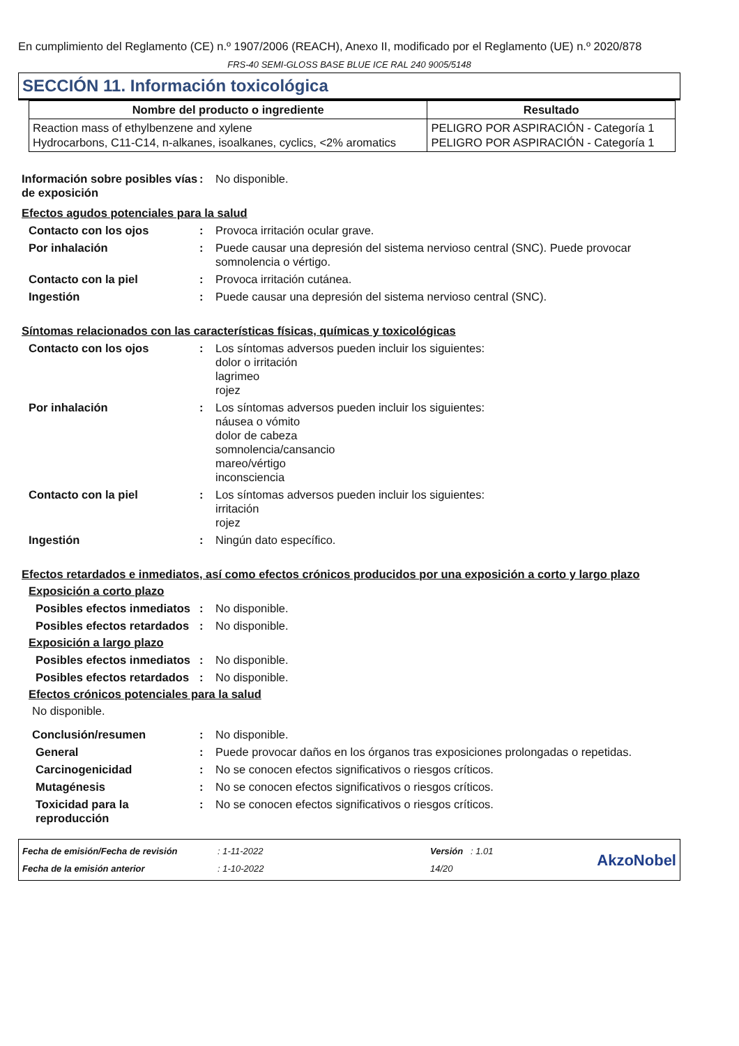En cumplimiento del Reglamento (CE) n.º 1907/2006 (REACH), Anexo II, modificado por el Reglamento (UE) n.º 2020/878
FRS-40 SEMI-GLOSS BASE BLUE ICE RAL 240 9005/5148
SECCIÓN 11. Información toxicológica
| Nombre del producto o ingrediente | Resultado |
| --- | --- |
| Reaction mass of ethylbenzene and xylene Hydrocarbons, C11-C14, n-alkanes, isoalkanes, cyclics, <2% aromatics | PELIGRO POR ASPIRACIÓN - Categoría 1 PELIGRO POR ASPIRACIÓN - Categoría 1 |
Información sobre posibles vías de exposición
: No disponible.
Efectos agudos potenciales para la salud
Contacto con los ojos : Provoca irritación ocular grave.
Por inhalación : Puede causar una depresión del sistema nervioso central (SNC). Puede provocar somnolencia o vértigo.
Contacto con la piel : Provoca irritación cutánea.
Ingestión : Puede causar una depresión del sistema nervioso central (SNC).
Síntomas relacionados con las características físicas, químicas y toxicológicas
Contacto con los ojos : Los síntomas adversos pueden incluir los siguientes:
dolor o irritación
lagrimeo
rojez
Por inhalación : Los síntomas adversos pueden incluir los siguientes:
náusea o vómito
dolor de cabeza
somnolencia/cansancio
mareo/vértigo
inconsciencia
Contacto con la piel : Los síntomas adversos pueden incluir los siguientes:
irritación
rojez
Ingestión : Ningún dato específico.
Efectos retardados e inmediatos, así como efectos crónicos producidos por una exposición a corto y largo plazo
Exposición a corto plazo
Posibles efectos inmediatos
: No disponible.
Posibles efectos retardados
: No disponible.
Exposición a largo plazo
Posibles efectos inmediatos
: No disponible.
Posibles efectos retardados
: No disponible.
Efectos crónicos potenciales para la salud
No disponible.
Conclusión/resumen : No disponible.
General : Puede provocar daños en los órganos tras exposiciones prolongadas o repetidas.
Carcinogenicidad : No se conocen efectos significativos o riesgos críticos.
Mutagénesis : No se conocen efectos significativos o riesgos críticos.
Toxicidad para la reproducción
: No se conocen efectos significativos o riesgos críticos.
Fecha de emisión/Fecha de revisión
Fecha de la emisión anterior
: 1-11-2022
: 1-10-2022
Versión : 1.01
14/20
AkzoNobel